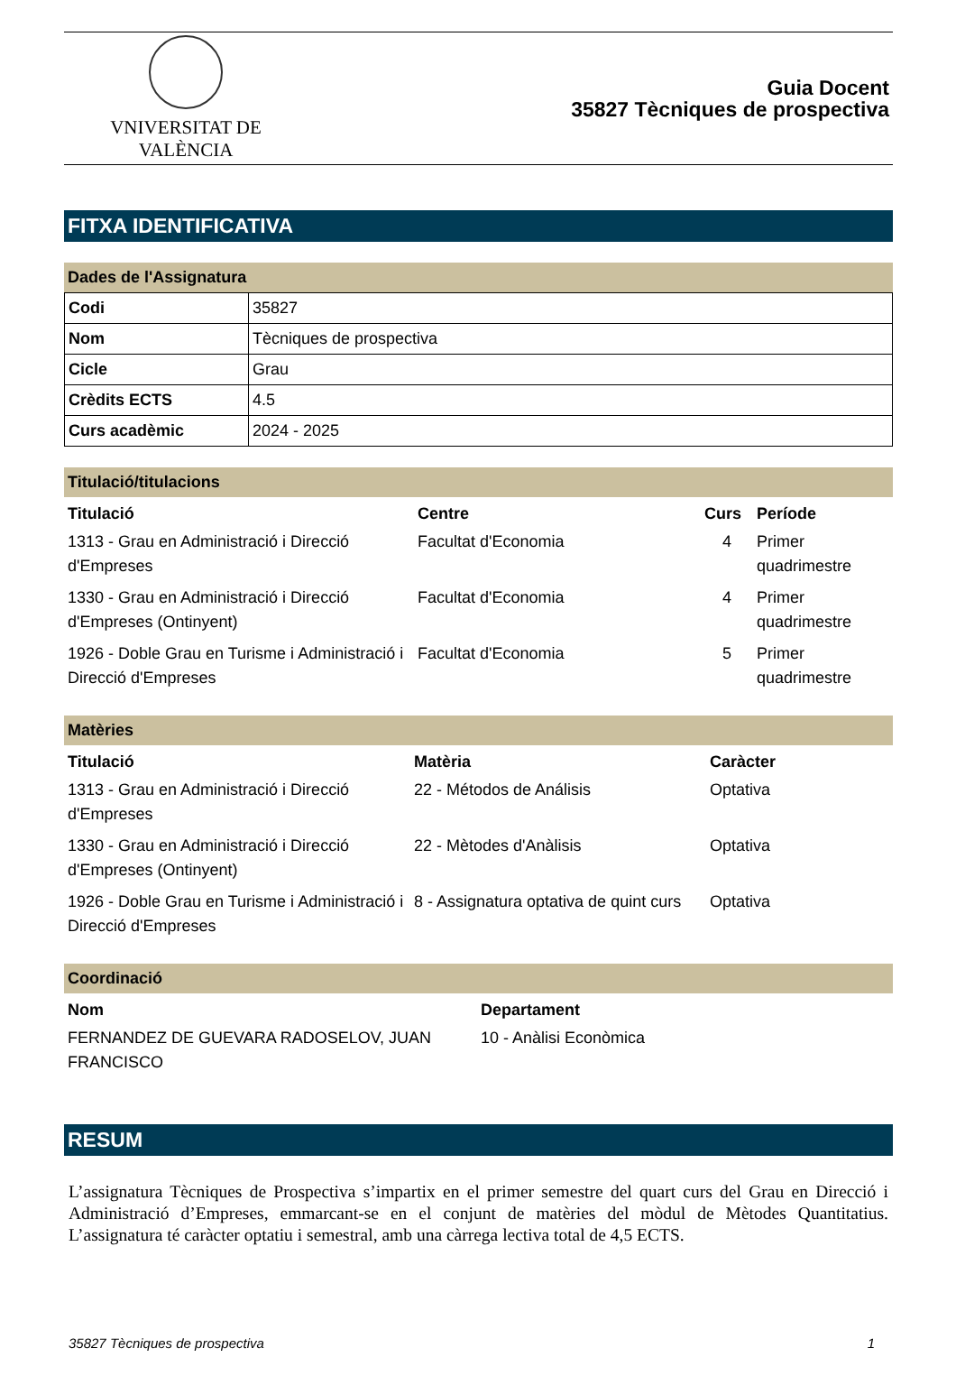VNIVERSITAT DE VALÈNCIA
Guia Docent
35827 Tècniques de prospectiva
FITXA IDENTIFICATIVA
Dades de l'Assignatura
| Codi | 35827 |
| Nom | Tècniques de prospectiva |
| Cicle | Grau |
| Crèdits ECTS | 4.5 |
| Curs acadèmic | 2024 - 2025 |
Titulació/titulacions
| Titulació | Centre | Curs | Període |
| --- | --- | --- | --- |
| 1313 - Grau en Administració i Direcció d'Empreses | Facultat d'Economia | 4 | Primer quadrimestre |
| 1330 - Grau en Administració i Direcció d'Empreses (Ontinyent) | Facultat d'Economia | 4 | Primer quadrimestre |
| 1926 - Doble Grau en Turisme i Administració i Direcció d'Empreses | Facultat d'Economia | 5 | Primer quadrimestre |
Matèries
| Titulació | Matèria | Caràcter |
| --- | --- | --- |
| 1313 - Grau en Administració i Direcció d'Empreses | 22 - Métodos de Análisis | Optativa |
| 1330 - Grau en Administració i Direcció d'Empreses (Ontinyent) | 22 - Mètodes d'Anàlisis | Optativa |
| 1926 - Doble Grau en Turisme i Administració i Direcció d'Empreses | 8 - Assignatura optativa de quint curs | Optativa |
Coordinació
| Nom | Departament |
| --- | --- |
| FERNANDEZ DE GUEVARA RADOSELOV, JUAN FRANCISCO | 10 - Anàlisi Econòmica |
RESUM
L’assignatura Tècniques de Prospectiva s’impartix en el primer semestre del quart curs del Grau en Direcció i Administració d’Empreses, emmarcant-se en el conjunt de matèries del mòdul de Mètodes Quantitatius. L’assignatura té caràcter optatiu i semestral, amb una càrrega lectiva total de 4,5 ECTS.
35827 Tècniques de prospectiva 1